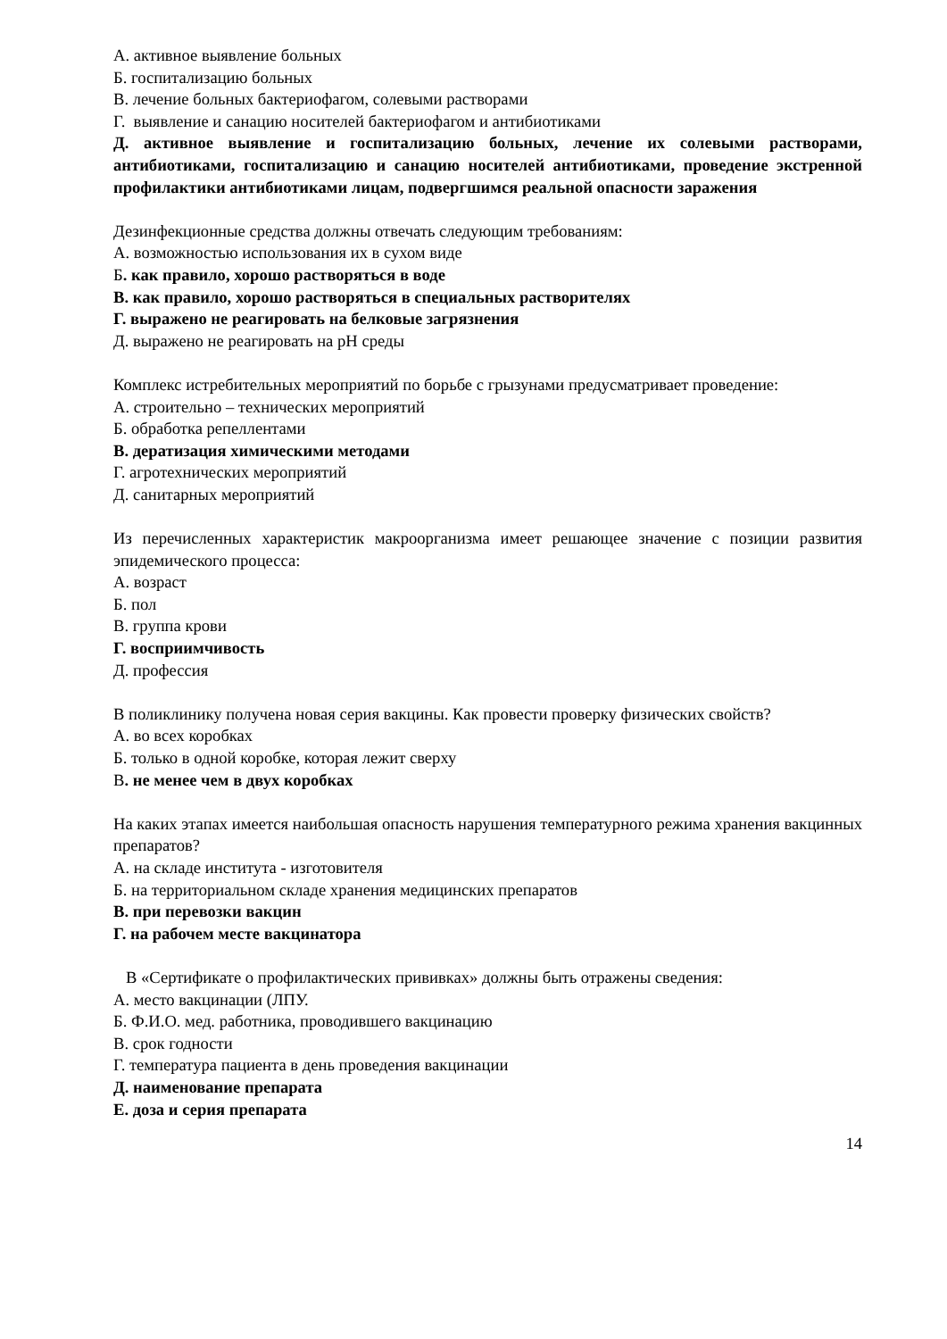А. активное выявление больных
Б. госпитализацию больных
В. лечение больных бактериофагом, солевыми растворами
Г. выявление и санацию носителей бактериофагом и антибиотиками
Д. активное выявление и госпитализацию больных, лечение их солевыми растворами, антибиотиками, госпитализацию и санацию носителей антибиотиками, проведение экстренной профилактики антибиотиками лицам, подвергшимся реальной опасности заражения
Дезинфекционные средства должны отвечать следующим требованиям:
А. возможностью использования их в сухом виде
Б. как правило, хорошо растворяться в воде
В. как правило, хорошо растворяться в специальных растворителях
Г. выражено не реагировать на белковые загрязнения
Д. выражено не реагировать на рН среды
Комплекс истребительных мероприятий по борьбе с грызунами предусматривает проведение:
А. строительно – технических мероприятий
Б. обработка репеллентами
В. дератизация химическими методами
Г. агротехнических мероприятий
Д. санитарных мероприятий
Из перечисленных характеристик макроорганизма имеет решающее значение с позиции развития эпидемического процесса:
А. возраст
Б. пол
В. группа крови
Г. восприимчивость
Д. профессия
В поликлинику получена новая серия вакцины. Как провести проверку физических свойств?
А. во всех коробках
Б. только в одной коробке, которая лежит сверху
В. не менее чем в двух коробках
На каких этапах имеется наибольшая опасность нарушения температурного режима хранения вакцинных препаратов?
А. на складе института - изготовителя
Б. на территориальном складе хранения медицинских препаратов
В. при перевозки вакцин
Г. на рабочем месте вакцинатора
В «Сертификате о профилактических прививках» должны быть отражены сведения:
А. место вакцинации (ЛПУ.
Б. Ф.И.О. мед. работника, проводившего вакцинацию
В. срок годности
Г. температура пациента в день проведения вакцинации
Д. наименование препарата
Е. доза и серия препарата
14